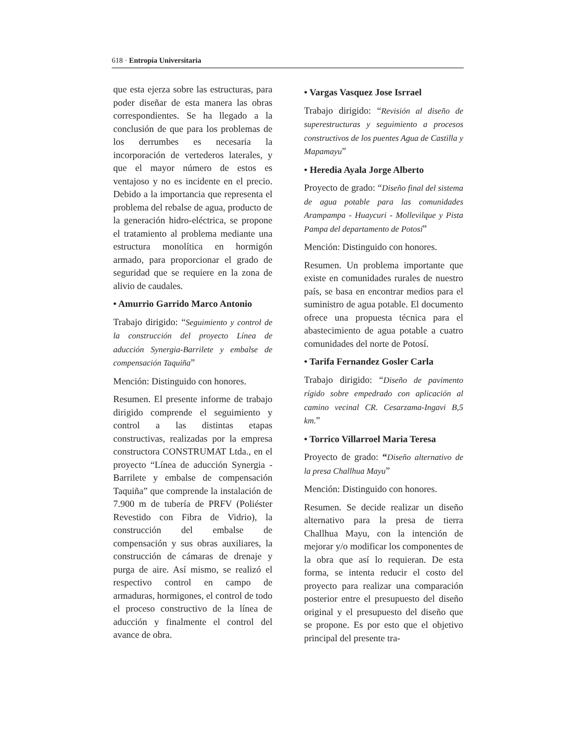618 · Entropía Universitaria
que esta ejerza sobre las estructuras, para poder diseñar de esta manera las obras correspondientes. Se ha llegado a la conclusión de que para los problemas de los derrumbes es necesaria la incorporación de vertederos laterales, y que el mayor número de estos es ventajoso y no es incidente en el precio. Debido a la importancia que representa el problema del rebalse de agua, producto de la generación hidro-eléctrica, se propone el tratamiento al problema mediante una estructura monolítica en hormigón armado, para proporcionar el grado de seguridad que se requiere en la zona de alivio de caudales.
• Amurrio Garrido Marco Antonio
Trabajo dirigido: “Seguimiento y control de la construcción del proyecto Línea de aducción Synergia-Barrilete y embalse de compensación Taquiña”
Mención: Distinguido con honores.
Resumen. El presente informe de trabajo dirigido comprende el seguimiento y control a las distintas etapas constructivas, realizadas por la empresa constructora CONSTRUMAT Ltda., en el proyecto “Línea de aducción Synergia - Barrilete y embalse de compensación Taquiña” que comprende la instalación de 7.900 m de tubería de PRFV (Poliéster Revestido con Fibra de Vidrio), la construcción del embalse de compensación y sus obras auxiliares, la construcción de cámaras de drenaje y purga de aire. Así mismo, se realizó el respectivo control en campo de armaduras, hormigones, el control de todo el proceso constructivo de la línea de aducción y finalmente el control del avance de obra.
• Vargas Vasquez Jose Isrrael
Trabajo dirigido: “Revisión al diseño de superestructuras y seguimiento a procesos constructivos de los puentes Agua de Castilla y Mapamayu”
• Heredia Ayala Jorge Alberto
Proyecto de grado: “Diseño final del sistema de agua potable para las comunidades Arampampa - Huaycuri - Mollevilque y Pista Pampa del departamento de Potosí”
Mención: Distinguido con honores.
Resumen. Un problema importante que existe en comunidades rurales de nuestro país, se basa en encontrar medios para el suministro de agua potable. El documento ofrece una propuesta técnica para el abastecimiento de agua potable a cuatro comunidades del norte de Potosí.
• Tarifa Fernandez Gosler Carla
Trabajo dirigido: “Diseño de pavimento rígido sobre empedrado con aplicación al camino vecinal CR. Cesarzama-Ingavi B,5 km.”
• Torrico Villarroel Maria Teresa
Proyecto de grado: “Diseño alternativo de la presa Challhua Mayu”
Mención: Distinguido con honores.
Resumen. Se decide realizar un diseño alternativo para la presa de tierra Challhua Mayu, con la intención de mejorar y/o modificar los componentes de la obra que así lo requieran. De esta forma, se intenta reducir el costo del proyecto para realizar una comparación posterior entre el presupuesto del diseño original y el presupuesto del diseño que se propone. Es por esto que el objetivo principal del presente tra-